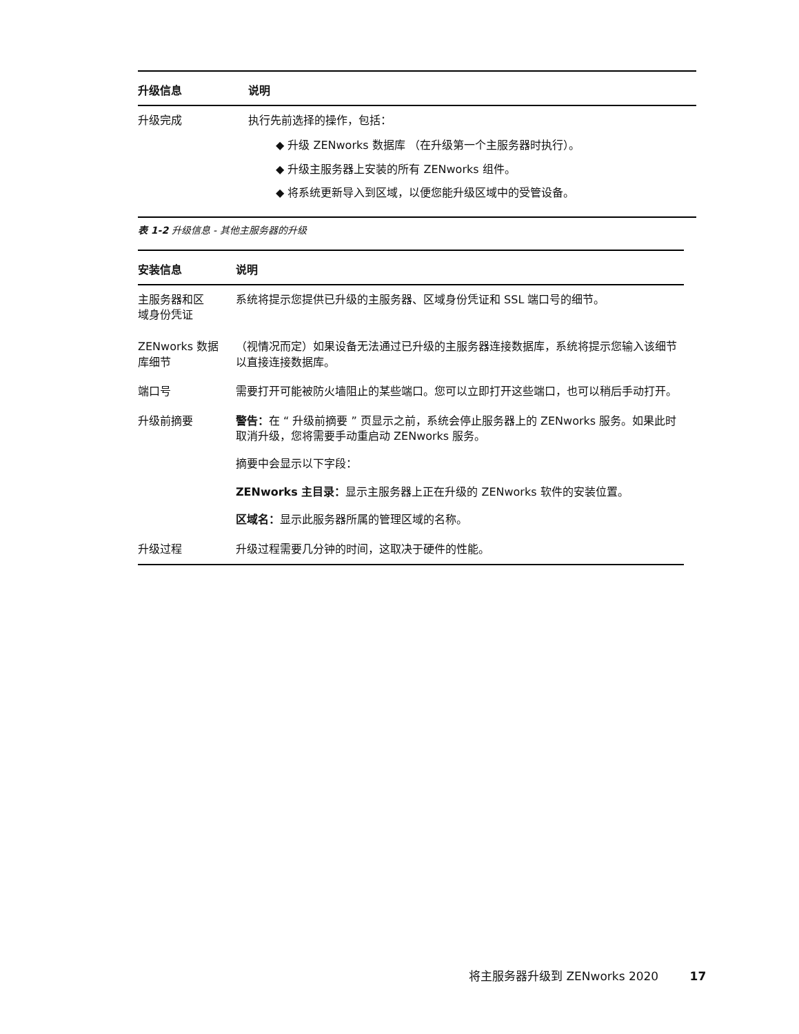| 升级信息 | 说明 |
| --- | --- |
| 升级完成 | 执行先前选择的操作，包括： ◆ 升级 ZENworks 数据库 （在升级第一个主服务器时执行）。 ◆ 升级主服务器上安装的所有 ZENworks 组件。 ◆ 将系统更新导入到区域，以便您能升级区域中的受管设备。 |
表 1-2 升级信息 - 其他主服务器的升级
| 安装信息 | 说明 |
| --- | --- |
| 主服务器和区 域身份凭证 | 系统将提示您提供已升级的主服务器、区域身份凭证和 SSL 端口号的细节。 |
| ZENworks 数据 库细节 | （视情况而定）如果设备无法通过已升级的主服务器连接数据库，系统将提示您输入该细节以直接连接数据库。 |
| 端口号 | 需要打开可能被防火墙阻止的某些端口。您可以立即打开这些端口，也可以稍后手动打开。 |
| 升级前摘要 | 警告： 在 “ 升级前摘要 ” 页显示之前，系统会停止服务器上的 ZENworks 服务。如果此时取消升级，您将需要手动重启动 ZENworks 服务。 摘要中会显示以下字段： ZENworks 主目录： 显示主服务器上正在升级的 ZENworks 软件的安装位置。 区域名： 显示此服务器所属的管理区域的名称。 |
| 升级过程 | 升级过程需要几分钟的时间，这取决于硬件的性能。 |
将主服务器升级到 ZENworks 2020 17